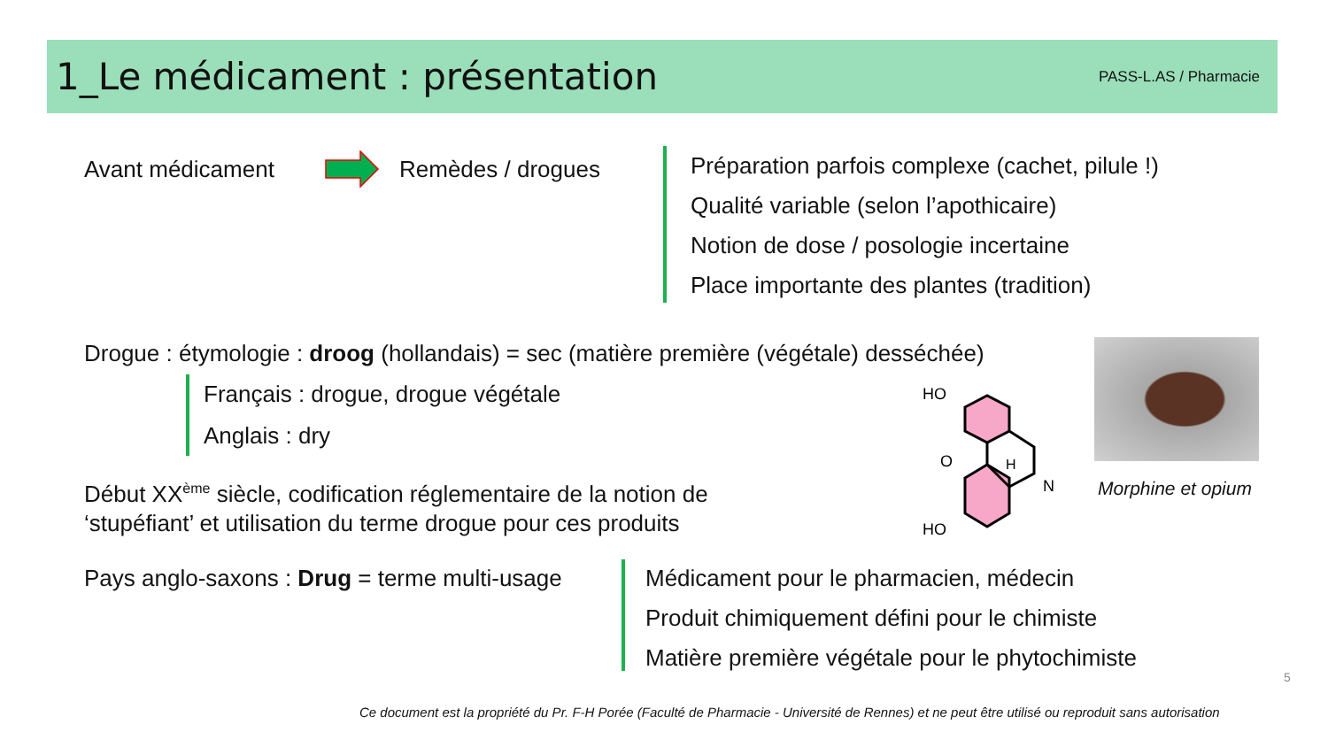1_Le médicament : présentation
PASS-L.AS / Pharmacie
Avant médicament Remèdes / drogues
Préparation parfois complexe (cachet, pilule !)
Qualité variable (selon l’apothicaire)
Notion de dose / posologie incertaine
Place importante des plantes (tradition)
Drogue : étymologie : droog (hollandais) = sec (matière première (végétale) desséchée)
Français : drogue, drogue végétale
Anglais : dry
Début XX<sup>ème</sup> siècle, codification réglementaire de la notion de
‘stupéfiant’ et utilisation du terme drogue pour ces produits
HO
O
H
N
HO
Morphine et opium
Pays anglo-saxons : Drug = terme multi-usage
Médicament pour le pharmacien, médecin
Produit chimiquement défini pour le chimiste
Matière première végétale pour le phytochimiste
5
Ce document est la propriété du Pr. F-H Porée (Faculté de Pharmacie - Université de Rennes) et ne peut être utilisé ou reproduit sans autorisation